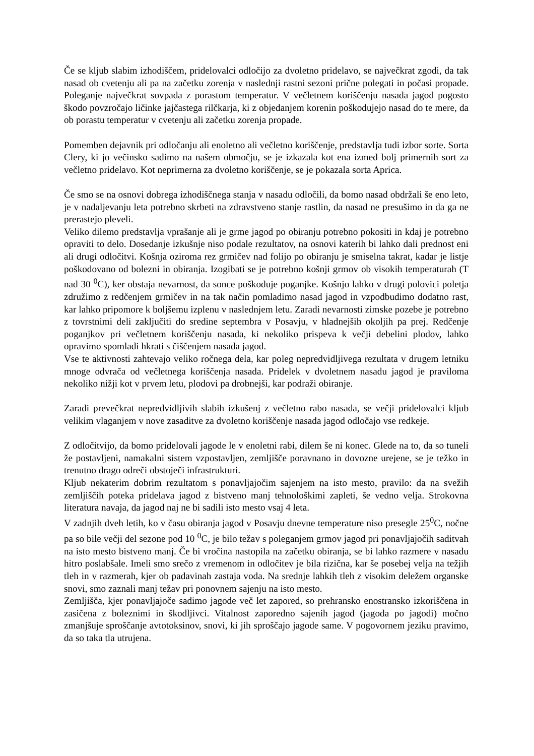Če se kljub slabim izhodiščem, pridelovalci odločijo za dvoletno pridelavo, se največkrat zgodi, da tak nasad ob cvetenju ali pa na začetku zorenja v naslednji rastni sezoni prične polegati in počasi propade. Poleganje največkrat sovpada z porastom temperatur. V večletnem koriščenju nasada jagod pogosto škodo povzročajo ličinke jajčastega rilčkarja, ki z objedanjem korenin poškodujejo nasad do te mere, da ob porastu temperatur v cvetenju ali začetku zorenja propade.
Pomemben dejavnik pri odločanju ali enoletno ali večletno koriščenje, predstavlja tudi izbor sorte. Sorta Clery, ki jo večinsko sadimo na našem območju, se je izkazala kot ena izmed bolj primernih sort za večletno pridelavo. Kot neprimerna za dvoletno koriščenje, se je pokazala sorta Aprica.
Če smo se na osnovi dobrega izhodiščnega stanja v nasadu odločili, da bomo nasad obdržali še eno leto, je v nadaljevanju leta potrebno skrbeti na zdravstveno stanje rastlin, da nasad ne presušimo in da ga ne prerastejo pleveli.
Veliko dilemo predstavlja vprašanje ali je grme jagod po obiranju potrebno pokositi in kdaj je potrebno opraviti to delo. Dosedanje izkušnje niso podale rezultatov, na osnovi katerih bi lahko dali prednost eni ali drugi odločitvi. Košnja oziroma rez grmičev nad folijo po obiranju je smiselna takrat, kadar je listje poškodovano od bolezni in obiranja. Izogibati se je potrebno košnji grmov ob visokih temperaturah (T nad 30 <sup>0</sup>C), ker obstaja nevarnost, da sonce poškoduje poganjke. Košnjo lahko v drugi polovici poletja združimo z redčenjem grmičev in na tak način pomladimo nasad jagod in vzpodbudimo dodatno rast, kar lahko pripomore k boljšemu izplenu v naslednjem letu. Zaradi nevarnosti zimske pozebe je potrebno z tovrstnimi deli zaključiti do sredine septembra v Posavju, v hladnejših okoljih pa prej. Redčenje poganjkov pri večletnem koriščenju nasada, ki nekoliko prispeva k večji debelini plodov, lahko opravimo spomladi hkrati s čiščenjem nasada jagod.
Vse te aktivnosti zahtevajo veliko ročnega dela, kar poleg nepredvidljivega rezultata v drugem letniku mnoge odvrača od večletnega koriščenja nasada. Pridelek v dvoletnem nasadu jagod je praviloma nekoliko nižji kot v prvem letu, plodovi pa drobnejši, kar podraži obiranje.
Zaradi prevečkrat nepredvidljivih slabih izkušenj z večletno rabo nasada, se večji pridelovalci kljub velikim vlaganjem v nove zasaditve za dvoletno koriščenje nasada jagod odločajo vse redkeje.
Z odločitvijo, da bomo pridelovali jagode le v enoletni rabi, dilem še ni konec. Glede na to, da so tuneli že postavljeni, namakalni sistem vzpostavljen, zemljišče poravnano in dovozne urejene, se je težko in trenutno drago odreči obstoječi infrastrukturi.
Kljub nekaterim dobrim rezultatom s ponavljajočim sajenjem na isto mesto, pravilo: da na svežih zemljiščih poteka pridelava jagod z bistveno manj tehnološkimi zapleti, še vedno velja. Strokovna literatura navaja, da jagod naj ne bi sadili isto mesto vsaj 4 leta.
V zadnjih dveh letih, ko v času obiranja jagod v Posavju dnevne temperature niso presegle 25<sup>0</sup>C, nočne pa so bile večji del sezone pod 10 <sup>0</sup>C, je bilo težav s poleganjem grmov jagod pri ponavljajočih saditvah na isto mesto bistveno manj. Če bi vročina nastopila na začetku obiranja, se bi lahko razmere v nasadu hitro poslabšale. Imeli smo srečo z vremenom in odločitev je bila rizična, kar še posebej velja na težjih tleh in v razmerah, kjer ob padavinah zastaja voda. Na srednje lahkih tleh z visokim deležem organske snovi, smo zaznali manj težav pri ponovnem sajenju na isto mesto.
Zemljišča, kjer ponavljajoče sadimo jagode več let zapored, so prehransko enostransko izkoriščena in zasičena z boleznimi in škodljivci. Vitalnost zaporedno sajenih jagod (jagoda po jagodi) močno zmanjšuje sproščanje avtotoksinov, snovi, ki jih sproščajo jagode same. V pogovornem jeziku pravimo, da so taka tla utrujena.